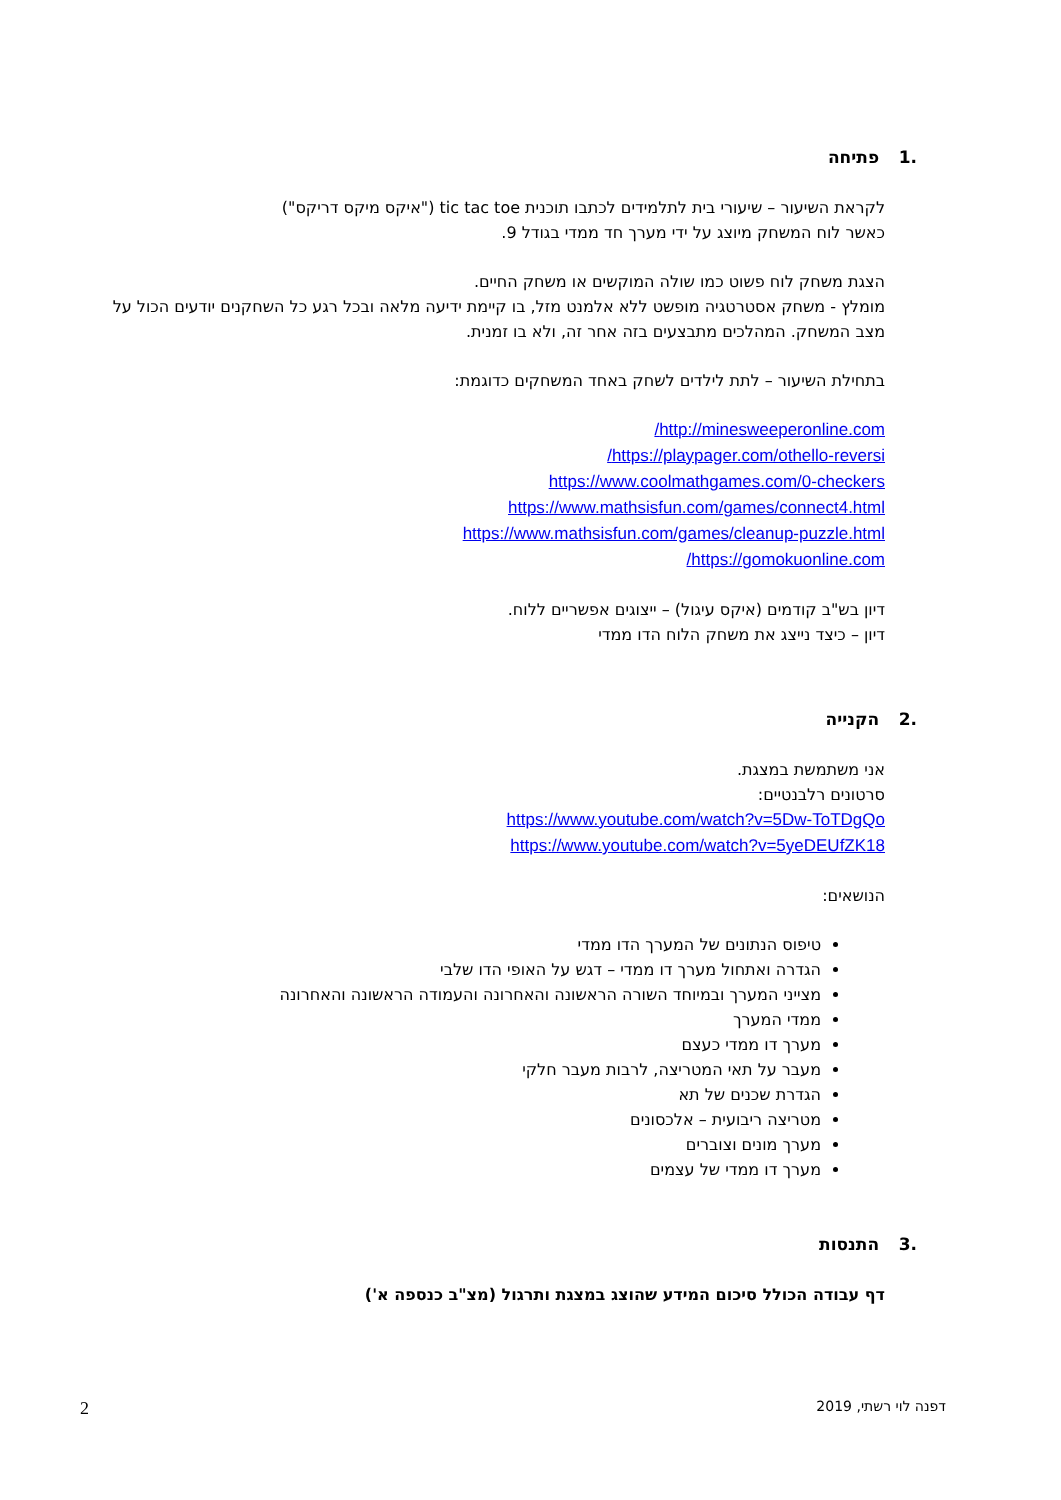.1 פתיחה
לקראת השיעור – שיעורי בית לתלמידים לכתבו תוכנית tic tac toe ("איקס מיקס דריקס")
כאשר לוח המשחק מיוצג על ידי מערך חד ממדי בגודל 9.
הצגת משחק לוח פשוט כמו שולה המוקשים או משחק החיים.
מומלץ - משחק אסטרטגיה מופשט ללא אלמנט מזל, בו קיימת ידיעה מלאה ובכל רגע כל השחקנים יודעים הכול על מצב המשחק. המהלכים מתבצעים בזה אחר זה, ולא בו זמנית.
בתחילת השיעור – לתת לילדים לשחק באחד המשחקים כדוגמת:
http://minesweeperonline.com/
https://playpager.com/othello-reversi/
https://www.coolmathgames.com/0-checkers
https://www.mathsisfun.com/games/connect4.html
https://www.mathsisfun.com/games/cleanup-puzzle.html
https://gomokuonline.com/
דיון בש"ב קודמים (איקס עיגול) – ייצוגים אפשריים ללוח.
דיון – כיצד נייצג את משחק הלוח הדו ממדי
.2 הקנייה
אני משתמשת במצגת.
סרטונים רלבנטיים:
https://www.youtube.com/watch?v=5Dw-ToTDgQo
https://www.youtube.com/watch?v=5yeDEUfZK18
הנושאים:
טיפוס הנתונים של המערך הדו ממדי
הגדרה ואתחול מערך דו ממדי – דגש על האופי הדו שלבי
מצייני המערך ובמיוחד השורה הראשונה והאחרונה והעמודה הראשונה והאחרונה
ממדי המערך
מערך דו ממדי כעצם
מעבר על תאי המטריצה, לרבות מעבר חלקי
הגדרת שכנים של תא
מטריצה ריבועית – אלכסונים
מערך מונים וצוברים
מערך דו ממדי של עצמים
.3 התנסות
דף עבודה הכולל סיכום המידע שהוצג במצגת ותרגול (מצ"ב כנספה א')
2 דפנה לוי רשתי, 2019